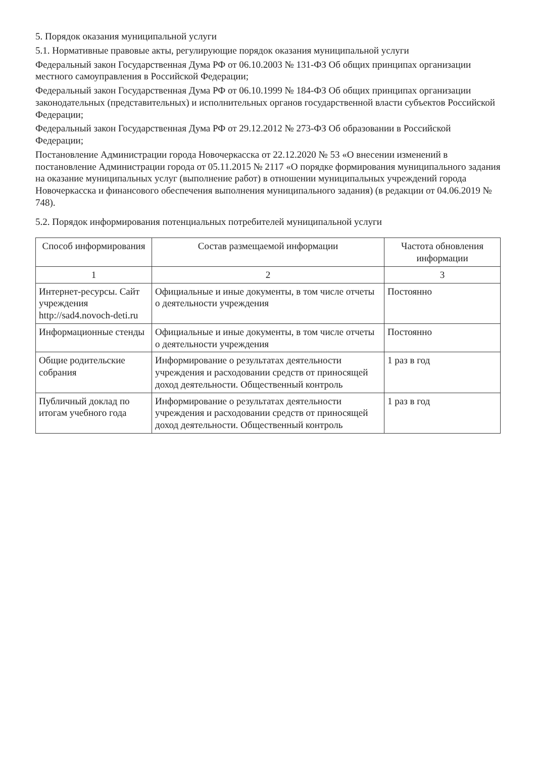5. Порядок оказания муниципальной услуги
5.1. Нормативные правовые акты, регулирующие порядок оказания муниципальной услуги
Федеральный закон Государственная Дума РФ от 06.10.2003 № 131-ФЗ Об общих принципах организации местного самоуправления в Российской Федерации;
Федеральный закон Государственная Дума РФ от 06.10.1999 № 184-ФЗ Об общих принципах организации законодательных (представительных) и исполнительных органов государственной власти субъектов Российской Федерации;
Федеральный закон Государственная Дума РФ от 29.12.2012 № 273-ФЗ Об образовании в Российской Федерации;
Постановление Администрации города Новочеркасска от 22.12.2020 № 53 «О внесении изменений в постановление Администрации города от 05.11.2015 № 2117 «О порядке формирования муниципального задания на оказание муниципальных услуг (выполнение работ) в отношении муниципальных учреждений города Новочеркасска и финансового обеспечения выполнения муниципального задания) (в редакции от 04.06.2019 № 748).
5.2. Порядок информирования потенциальных потребителей муниципальной услуги
| Способ информирования | Состав размещаемой информации | Частота обновления информации |
| --- | --- | --- |
| 1 | 2 | 3 |
| Интернет-ресурсы. Сайт учреждения http://sad4.novoch-deti.ru | Официальные и иные документы, в том числе отчеты о деятельности учреждения | Постоянно |
| Информационные стенды | Официальные и иные документы, в том числе отчеты о деятельности учреждения | Постоянно |
| Общие родительские собрания | Информирование о результатах деятельности учреждения и расходовании средств от приносящей доход деятельности. Общественный контроль | 1 раз в год |
| Публичный доклад по итогам учебного года | Информирование о результатах деятельности учреждения и расходовании средств от приносящей доход деятельности. Общественный контроль | 1 раз в год |